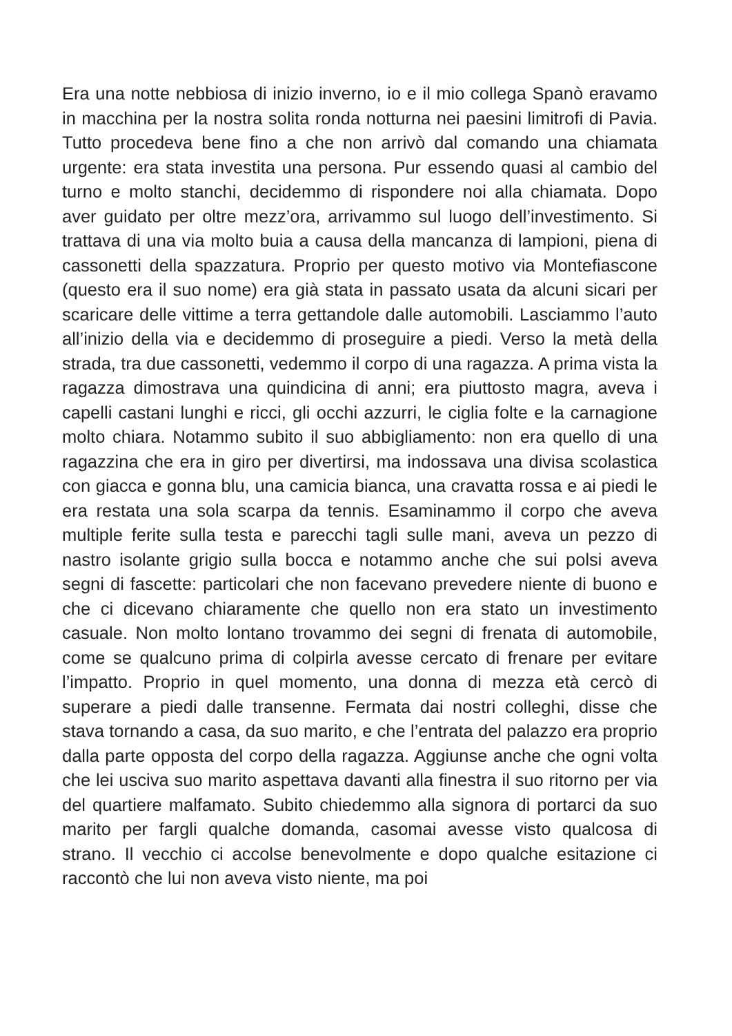Era una notte nebbiosa di inizio inverno, io e il mio collega Spanò eravamo in macchina per la nostra solita ronda notturna nei paesini limitrofi di Pavia. Tutto procedeva bene fino a che non arrivò dal comando una chiamata urgente: era stata investita una persona. Pur essendo quasi al cambio del turno e molto stanchi, decidemmo di rispondere noi alla chiamata. Dopo aver guidato per oltre mezz’ora, arrivammo sul luogo dell’investimento. Si trattava di una via molto buia a causa della mancanza di lampioni, piena di cassonetti della spazzatura. Proprio per questo motivo via Montefiascone (questo era il suo nome) era già stata in passato usata da alcuni sicari per scaricare delle vittime a terra gettandole dalle automobili. Lasciammo l’auto all’inizio della via e decidemmo di proseguire a piedi. Verso la metà della strada, tra due cassonetti, vedemmo il corpo di una ragazza. A prima vista la ragazza dimostrava una quindicina di anni; era piuttosto magra, aveva i capelli castani lunghi e ricci, gli occhi azzurri, le ciglia folte e la carnagione molto chiara. Notammo subito il suo abbigliamento: non era quello di una ragazzina che era in giro per divertirsi, ma indossava una divisa scolastica con giacca e gonna blu, una camicia bianca, una cravatta rossa e ai piedi le era restata una sola scarpa da tennis. Esaminammo il corpo che aveva multiple ferite sulla testa e parecchi tagli sulle mani, aveva un pezzo di nastro isolante grigio sulla bocca e notammo anche che sui polsi aveva segni di fascette: particolari che non facevano prevedere niente di buono e che ci dicevano chiaramente che quello non era stato un investimento casuale. Non molto lontano trovammo dei segni di frenata di automobile, come se qualcuno prima di colpirla avesse cercato di frenare per evitare l’impatto. Proprio in quel momento, una donna di mezza età cercò di superare a piedi dalle transenne. Fermata dai nostri colleghi, disse che stava tornando a casa, da suo marito, e che l’entrata del palazzo era proprio dalla parte opposta del corpo della ragazza. Aggiunse anche che ogni volta che lei usciva suo marito aspettava davanti alla finestra il suo ritorno per via del quartiere malfamato. Subito chiedemmo alla signora di portarci da suo marito per fargli qualche domanda, casomai avesse visto qualcosa di strano. Il vecchio ci accolse benevolmente e dopo qualche esitazione ci raccontò che lui non aveva visto niente, ma poi